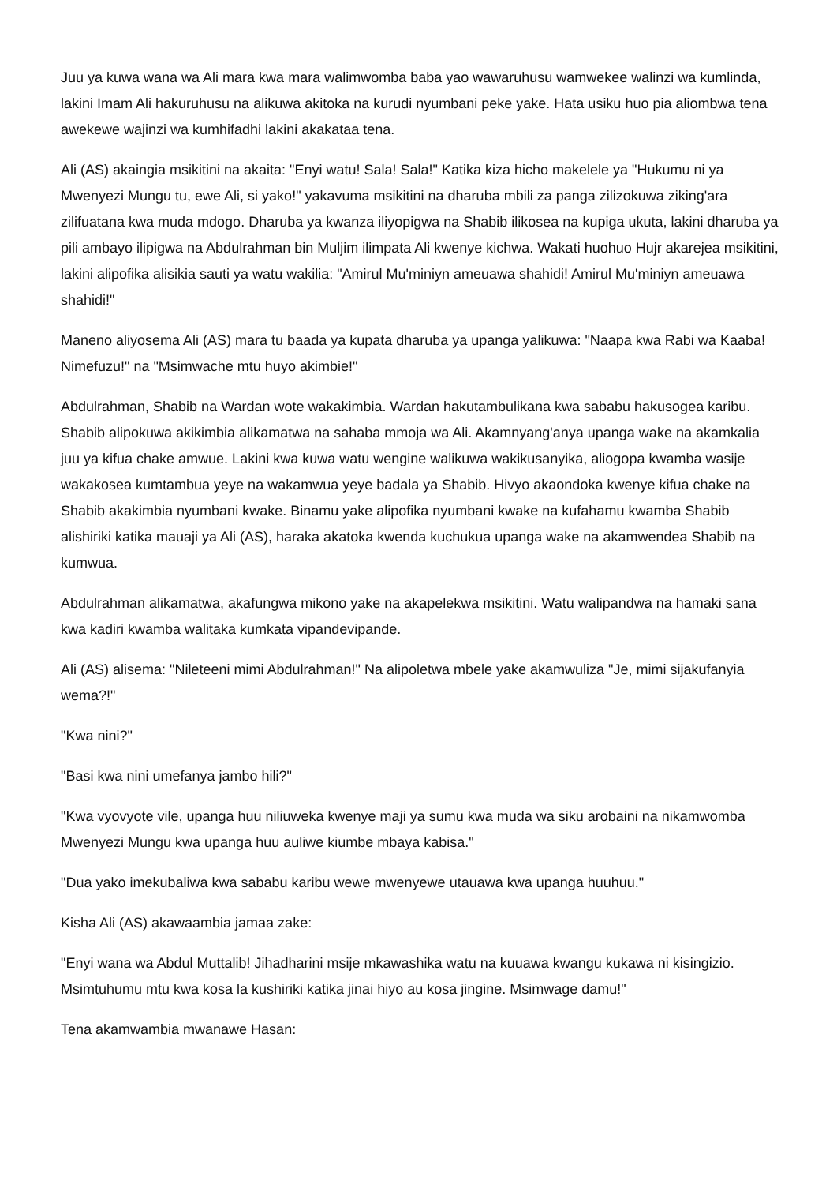Juu ya kuwa wana wa Ali mara kwa mara walimwomba baba yao wawaruhusu wamwekee walinzi wa kumlinda, lakini Imam Ali hakuruhusu na alikuwa akitoka na kurudi nyumbani peke yake. Hata usiku huo pia aliombwa tena awekewe wajinzi wa kumhifadhi lakini akakataa tena.
Ali (AS) akaingia msikitini na akaita: "Enyi watu! Sala! Sala!" Katika kiza hicho makelele ya "Hukumu ni ya Mwenyezi Mungu tu, ewe Ali, si yako!" yakavuma msikitini na dharuba mbili za panga zilizokuwa ziking'ara zilifuatana kwa muda mdogo. Dharuba ya kwanza iliyopigwa na Shabib ilikosea na kupiga ukuta, lakini dharuba ya pili ambayo ilipigwa na Abdulrahman bin Muljim ilimpata Ali kwenye kichwa. Wakati huohuo Hujr akarejea msikitini, lakini alipofika alisikia sauti ya watu wakilia: "Amirul Mu'miniyn ameuawa shahidi! Amirul Mu'miniyn ameuawa shahidi!"
Maneno aliyosema Ali (AS) mara tu baada ya kupata dharuba ya upanga yalikuwa: "Naapa kwa Rabi wa Kaaba! Nimefuzu!" na "Msimwache mtu huyo akimbie!"
Abdulrahman, Shabib na Wardan wote wakakimbia. Wardan hakutambulikana kwa sababu hakusogea karibu. Shabib alipokuwa akikimbia alikamatwa na sahaba mmoja wa Ali. Akamnyang'anya upanga wake na akamkalia juu ya kifua chake amwue. Lakini kwa kuwa watu wengine walikuwa wakikusanyika, aliogopa kwamba wasije wakakosea kumtambua yeye na wakamwua yeye badala ya Shabib. Hivyo akaondoka kwenye kifua chake na Shabib akakimbia nyumbani kwake. Binamu yake alipofika nyumbani kwake na kufahamu kwamba Shabib alishiriki katika mauaji ya Ali (AS), haraka akatoka kwenda kuchukua upanga wake na akamwendea Shabib na kumwua.
Abdulrahman alikamatwa, akafungwa mikono yake na akapelekwa msikitini. Watu walipandwa na hamaki sana kwa kadiri kwamba walitaka kumkata vipandevipande.
Ali (AS) alisema: "Nileteeni mimi Abdulrahman!" Na alipoletwa mbele yake akamwuliza "Je, mimi sijakufanyia wema?!"
"Kwa nini?"
"Basi kwa nini umefanya jambo hili?"
"Kwa vyovyote vile, upanga huu niliuweka kwenye maji ya sumu kwa muda wa siku arobaini na nikamwomba Mwenyezi Mungu kwa upanga huu auliwe kiumbe mbaya kabisa."
"Dua yako imekubaliwa kwa sababu karibu wewe mwenyewe utauawa kwa upanga huuhuu."
Kisha Ali (AS) akawaambia jamaa zake:
"Enyi wana wa Abdul Muttalib! Jihadharini msije mkawashika watu na kuuawa kwangu kukawa ni kisingizio. Msimtuhumu mtu kwa kosa la kushiriki katika jinai hiyo au kosa jingine. Msimwage damu!"
Tena akamwambia mwanawe Hasan: